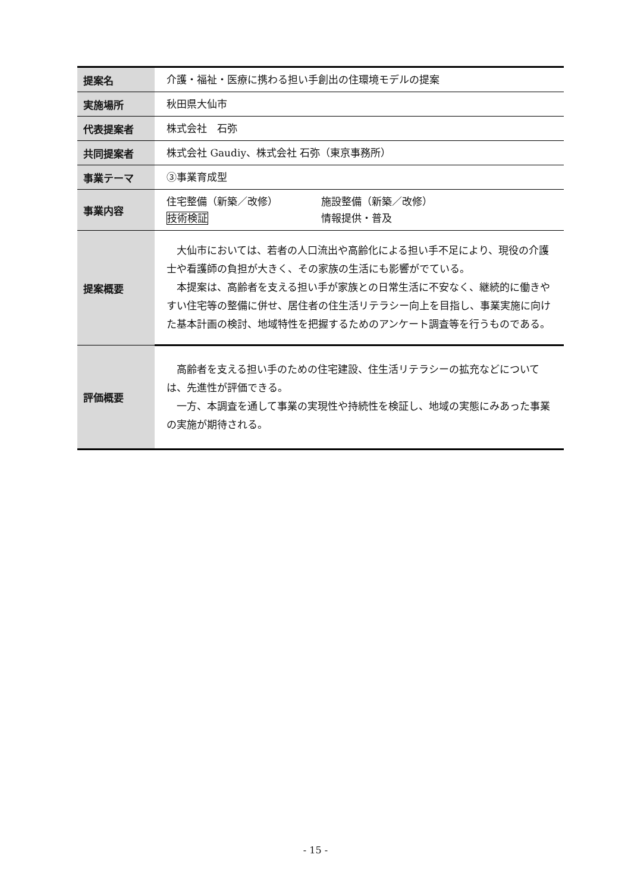| 提案名 | 介護・福祉・医療に携わる担い手創出の住環境モデルの提案 |
| 実施場所 | 秋田県大仙市 |
| 代表提案者 | 株式会社 石弥 |
| 共同提案者 | 株式会社 Gaudiy、株式会社 石弥（東京事務所） |
| 事業テーマ | ③事業育成型 |
| 事業内容 | 住宅整備（新築／改修） 施設整備（新築／改修） 技術検証 情報提供・普及 |
| 提案概要 | 大仙市においては、若者の人口流出や高齢化による担い手不足により、現役の介護士や看護師の負担が大きく、その家族の生活にも影響がでている。 本提案は、高齢者を支える担い手が家族との日常生活に不安なく、継続的に働きやすい住宅等の整備に併せ、居住者の住生活リテラシー向上を目指し、事業実施に向けた基本計画の検討、地域特性を把握するためのアンケート調査等を行うものである。 |
| 評価概要 | 高齢者を支える担い手のための住宅建設、住生活リテラシーの拡充などについては、先進性が評価できる。 一方、本調査を通して事業の実現性や持続性を検証し、地域の実態にみあった事業の実施が期待される。 |
- 15 -